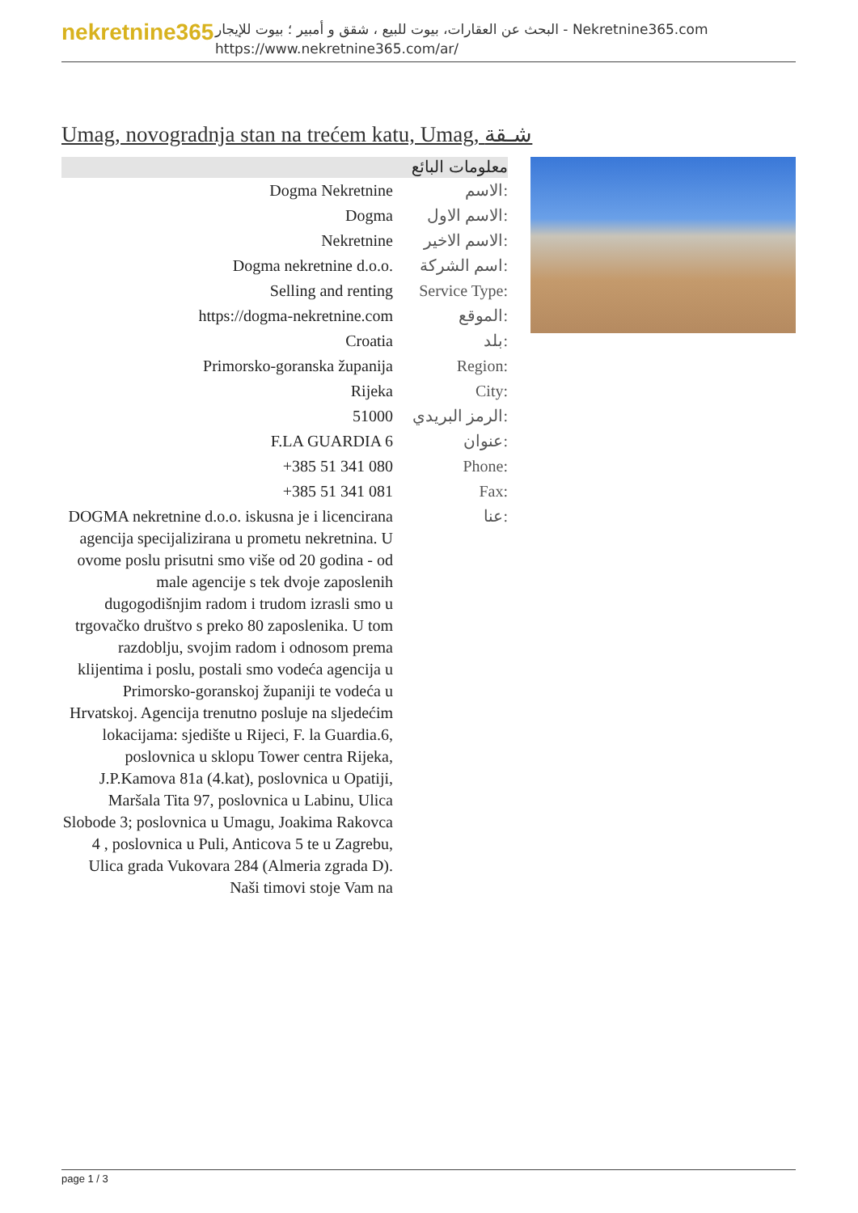nekretnine365
البحث عن العقارات، بيوت للبيع ، شقق و أمبير ؛ بيوت للإيجار - Nekretnine365.com
https://www.nekretnine365.com/ar/
Umag, novogradnja stan na trećem katu, Umag, شـقة
معلومات البائع
| Dogma Nekretnine | الاسم: |
| Dogma | الاسم الاول: |
| Nekretnine | الاسم الاخير: |
| Dogma nekretnine d.o.o. | اسم الشركة: |
| Selling and renting | Service Type: |
| https://dogma-nekretnine.com | الموقع: |
| Croatia | بلد: |
| Primorsko-goranska županija | Region: |
| Rijeka | City: |
| 51000 | الرمز البريدي: |
| F.LA GUARDIA 6 | عنوان: |
| +385 51 341 080 | Phone: |
| +385 51 341 081 | Fax: |
| DOGMA nekretnine d.o.o. iskusna je i licencirana agencija specijalizirana u prometu nekretnina. U ovome poslu prisutni smo više od 20 godina - od male agencije s tek dvoje zaposlenih dugogodišnjim radom i trudom izrasli smo u trgovačko društvo s preko 80 zaposlenika. U tom razdoblju, svojim radom i odnosom prema klijentima i poslu, postali smo vodeća agencija u Primorsko-goranskoj županiji te vodeća u Hrvatskoj. Agencija trenutno posluje na sljedećim lokacijama: sjedište u Rijeci, F. la Guardia.6, poslovnica u sklopu Tower centra Rijeka, J.P.Kamova 81a (4.kat), poslovnica u Opatiji, Maršala Tita 97, poslovnica u Labinu, Ulica Slobode 3; poslovnica u Umagu, Joakima Rakovca 4 , poslovnica u Puli, Anticova 5 te u Zagrebu, Ulica grada Vukovara 284 (Almeria zgrada D). Naši timovi stoje Vam na | عنا: |
page 1 / 3